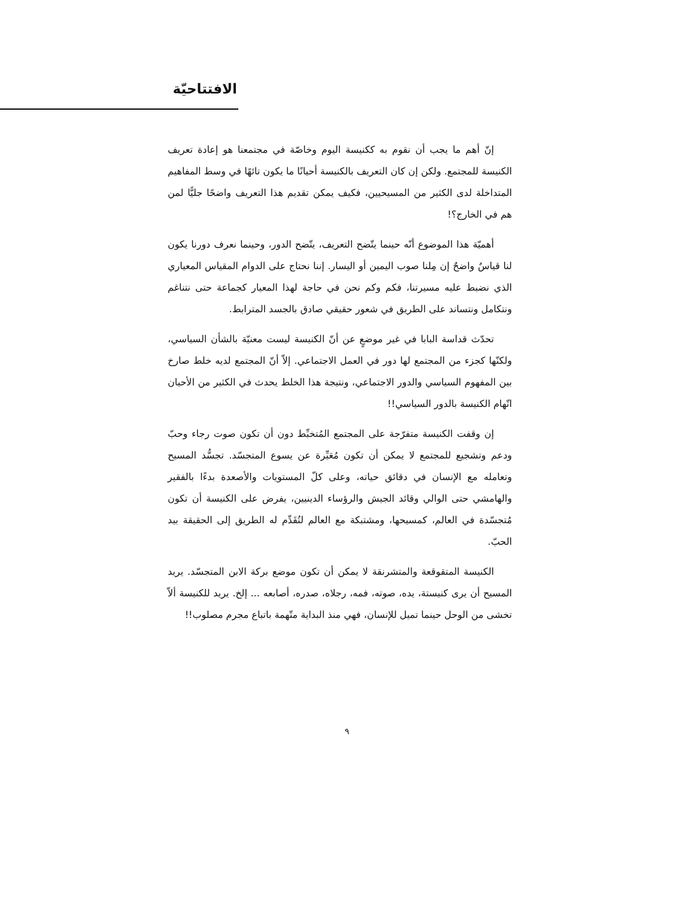الافتتاحيّة
إنّ أهم ما يجب أن نقوم به ككنيسة اليوم وخاصّة في مجتمعنا هو إعادة تعريف الكنيسة للمجتمع. ولكن إن كان التعريف بالكنيسة أحيانًا ما يكون تائهًا في وسط المفاهيم المتداخلة لدى الكثير من المسيحيين، فكيف يمكن تقديم هذا التعريف واضحًا جليًّا لمن هم في الخارج؟!
أهميّة هذا الموضوع أنّه حينما يتّضح التعريف، يتّضح الدور، وحينما نعرف دورنا يكون لنا قياسٌ واضحٌ إن مِلنا صوب اليمين أو اليسار. إننا نحتاج على الدوام المقياس المعياري الذي نضبط عليه مسيرتنا، فكم وكم نحن في حاجة لهذا المعيار كجماعة حتى نتناغم ونتكامل ونتساند على الطريق في شعور حقيقي صادق بالجسد المترابط.
تحدّث قداسة البابا في غير موضعٍ عن أنّ الكنيسة ليست معنيّة بالشأن السياسي، ولكنّها كجزء من المجتمع لها دور في العمل الاجتماعي. إلاّ أنّ المجتمع لديه خلط صارخ بين المفهوم السياسي والدور الاجتماعي، ونتيجة هذا الخلط يحدث في الكثير من الأحيان اتّهام الكنيسة بالدور السياسي!!
إن وقفت الكنيسة متفرّجة على المجتمع المُتخبِّط دون أن تكون صوت رجاء وحبّ ودعم وتشجيع للمجتمع لا يمكن أن تكون مُعَبِّرة عن يسوع المتجسّد. تجسُّد المسيح وتعامله مع الإنسان في دقائق حياته، وعلى كلّ المستويات والأصعدة بدءًا بالفقير والهامشي حتى الوالي وقائد الجيش والرؤساء الدينيين، يفرض على الكنيسة أن تكون مُتجسّدة في العالم، كمسيحها، ومشتبكة مع العالم لتُقَدِّم له الطريق إلى الحقيقة بيد الحبّ.
الكنيسة المتقوقعة والمتشرنقة لا يمكن أن تكون موضع بركة الابن المتجسّد. يريد المسيح أن يرى كنيستة، يده، صوته، فمه، رجلاه، صدره، أصابعه ... إلخ. يريد للكنيسة ألاّ تخشى من الوحل حينما تميل للإنسان، فهي منذ البداية متّهمة باتباع مجرم مصلوب!!
٩